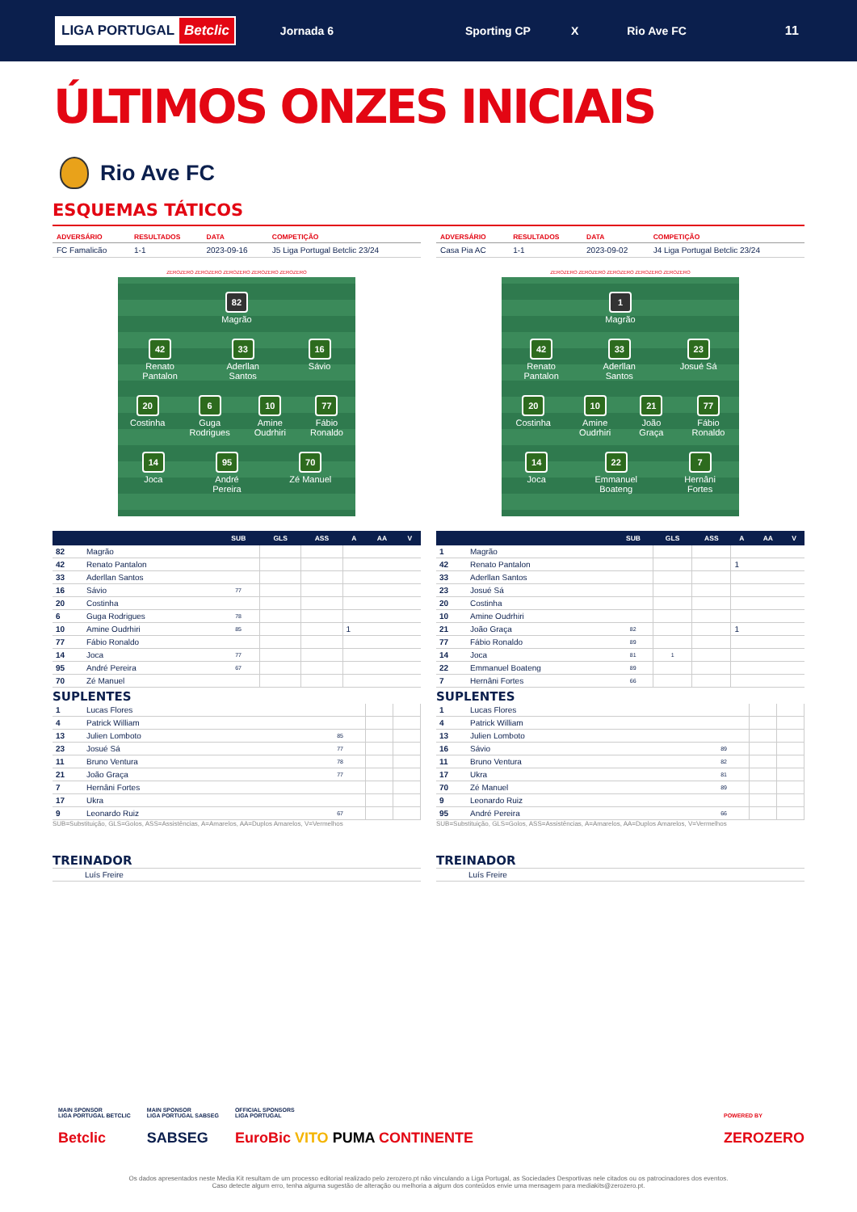LIGA PORTUGAL Betclic
Jornada 6 Sporting CP X Rio Ave FC 11
ÚLTIMOS ONZES INICIAIS
Rio Ave FC
ESQUEMAS TÁTICOS
| ADVERSÁRIO | RESULTADOS | DATA | COMPETIÇÃO |
| --- | --- | --- | --- |
| FC Famalicão | 1-1 | 2023-09-16 | J5 Liga Portugal Betclic 23/24 |
ZEROZERO ZEROZERO ZEROZERO ZEROZERO ZEROZERO
82
Magrão
42
Renato
Pantalon
33
Aderllan
Santos
16
Sávio
20
Costinha
6
Guga
Rodrigues
10
Amine
Oudrhiri
77
Fábio
Ronaldo
14
Joca
95
André
Pereira
70
Zé Manuel
| | | SUB | GLS | ASS | A | AA | V |
| --- | --- | --- | --- | --- | --- | --- | --- |
| 82 | Magrão | | | | | | |
| 42 | Renato Pantalon | | | | | | |
| 33 | Aderllan Santos | | | | | | |
| 16 | Sávio | 77 | | | | | |
| 20 | Costinha | | | | | | |
| 6 | Guga Rodrigues | 78 | | | | | |
| 10 | Amine Oudrhiri | 85 | | | 1 | | |
| 77 | Fábio Ronaldo | | | | | | |
| 14 | Joca | 77 | | | | | |
| 95 | André Pereira | 67 | | | | | |
| 70 | Zé Manuel | | | | | | |
SUPLENTES
| 1 | Lucas Flores | | | |
| 4 | Patrick William | | | |
| 13 | Julien Lomboto | 85 | | |
| 23 | Josué Sá | 77 | | |
| 11 | Bruno Ventura | 78 | | |
| 21 | João Graça | 77 | | |
| 7 | Hernâni Fortes | | | |
| 17 | Ukra | | | |
| 9 | Leonardo Ruiz | 67 | | |
SUB=Substituição, GLS=Golos, ASS=Assistências, A=Amarelos, AA=Duplos Amarelos, V=Vermelhos
TREINADOR
Luís Freire
| ADVERSÁRIO | RESULTADOS | DATA | COMPETIÇÃO |
| --- | --- | --- | --- |
| Casa Pia AC | 1-1 | 2023-09-02 | J4 Liga Portugal Betclic 23/24 |
ZEROZERO ZEROZERO ZEROZERO ZEROZERO ZEROZERO
1
Magrão
42
Renato
Pantalon
33
Aderllan
Santos
23
Josué Sá
20
Costinha
10
Amine
Oudrhiri
21
João
Graça
77
Fábio
Ronaldo
14
Joca
22
Emmanuel
Boateng
7
Hernâni
Fortes
| | | SUB | GLS | ASS | A | AA | V |
| --- | --- | --- | --- | --- | --- | --- | --- |
| 1 | Magrão | | | | | | |
| 42 | Renato Pantalon | | | | 1 | | |
| 33 | Aderllan Santos | | | | | | |
| 23 | Josué Sá | | | | | | |
| 20 | Costinha | | | | | | |
| 10 | Amine Oudrhiri | | | | | | |
| 21 | João Graça | 82 | | | 1 | | |
| 77 | Fábio Ronaldo | 89 | | | | | |
| 14 | Joca | 81 | 1 | | | | |
| 22 | Emmanuel Boateng | 89 | | | | | |
| 7 | Hernâni Fortes | 66 | | | | | |
SUPLENTES
| 1 | Lucas Flores | | | |
| 4 | Patrick William | | | |
| 13 | Julien Lomboto | | | |
| 16 | Sávio | 89 | | |
| 11 | Bruno Ventura | 82 | | |
| 17 | Ukra | 81 | | |
| 70 | Zé Manuel | 89 | | |
| 9 | Leonardo Ruiz | | | |
| 95 | André Pereira | 66 | | |
SUB=Substituição, GLS=Golos, ASS=Assistências, A=Amarelos, AA=Duplos Amarelos, V=Vermelhos
TREINADOR
Luís Freire
MAIN SPONSOR
LIGA PORTUGAL BETCLIC
Betclic
MAIN SPONSOR
LIGA PORTUGAL SABSEG
SABSEG
OFFICIAL SPONSORS
LIGA PORTUGAL
EuroBic VITO PUMA CONTINENTE
POWERED BY
ZEROZERO
Os dados apresentados neste Media Kit resultam de um processo editorial realizado pelo zerozero.pt não vinculando a Liga Portugal, as Sociedades Desportivas nele citados ou os patrocinadores dos eventos.
Caso detecte algum erro, tenha alguma sugestão de alteração ou melhoria a algum dos conteúdos envie uma mensagem para mediakits@zerozero.pt.